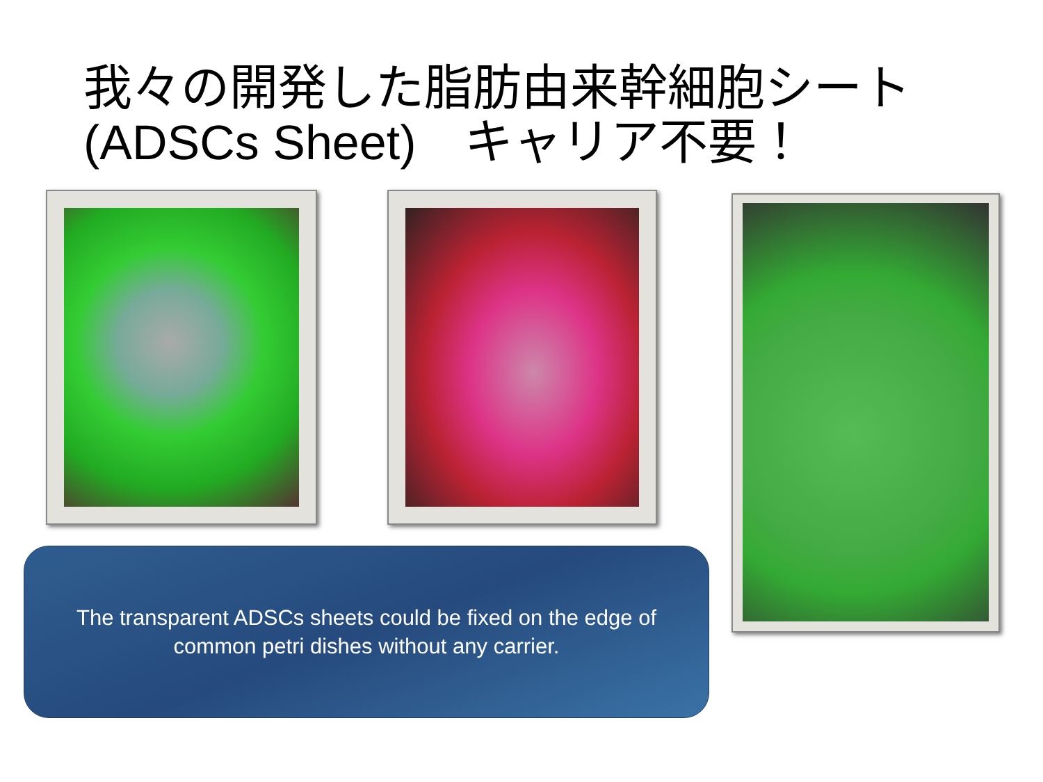我々の開発した脂肪由来幹細胞シート
(ADSCs Sheet)　キャリア不要！
The transparent ADSCs sheets could be fixed on the edge of
common petri dishes without any carrier.